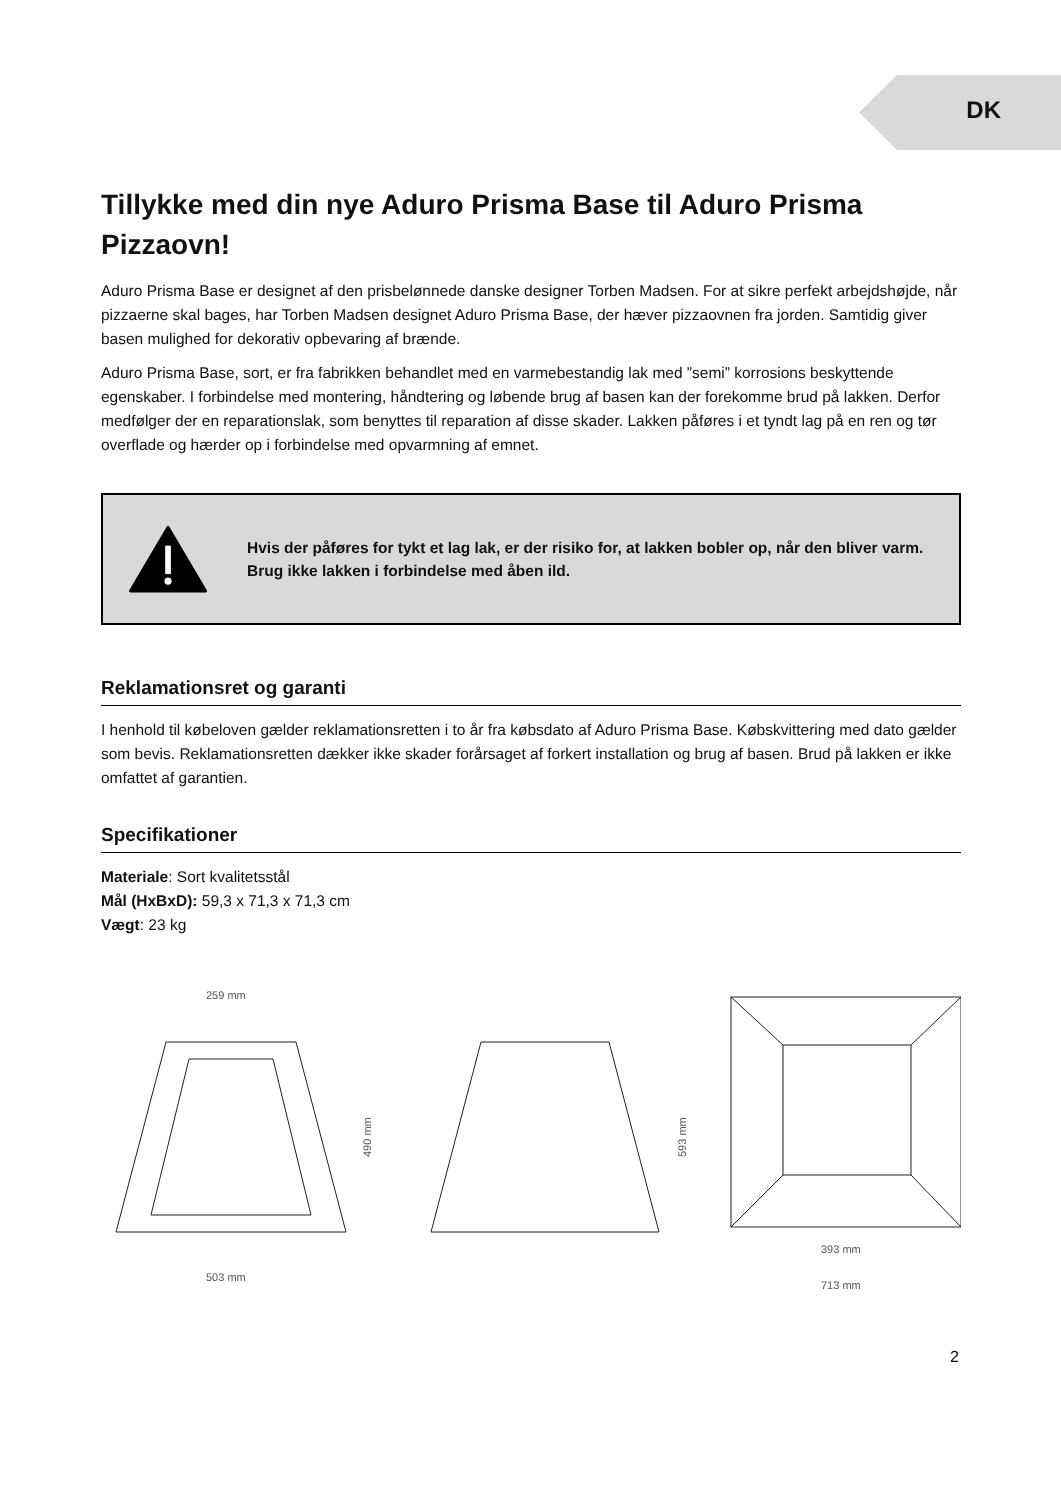DK
Tillykke med din nye Aduro Prisma Base til Aduro Prisma Pizzaovn!
Aduro Prisma Base er designet af den prisbelønnede danske designer Torben Madsen. For at sikre perfekt arbejdshøjde, når pizzaerne skal bages, har Torben Madsen designet Aduro Prisma Base, der hæver pizzaovnen fra jorden. Samtidig giver basen mulighed for dekorativ opbevaring af brænde.
Aduro Prisma Base, sort, er fra fabrikken behandlet med en varmebestandig lak med ”semi” korrosions beskyttende egenskaber. I forbindelse med montering, håndtering og løbende brug af basen kan der forekomme brud på lakken. Derfor medfølger der en reparationslak, som benyttes til reparation af disse skader. Lakken påføres i et tyndt lag på en ren og tør overflade og hærder op i forbindelse med opvarmning af emnet.
Hvis der påføres for tykt et lag lak, er der risiko for, at lakken bobler op, når den bliver varm. Brug ikke lakken i forbindelse med åben ild.
Reklamationsret og garanti
I henhold til købeloven gælder reklamationsretten i to år fra købsdato af Aduro Prisma Base. Købskvittering med dato gælder som bevis. Reklamationsretten dækker ikke skader forårsaget af forkert installation og brug af basen. Brud på lakken er ikke omfattet af garantien.
Specifikationer
Materiale: Sort kvalitetsstål
Mål (HxBxD): 59,3 x 71,3 x 71,3 cm
Vægt: 23 kg
259 mm
503 mm
490 mm
593 mm
393 mm
713 mm
2